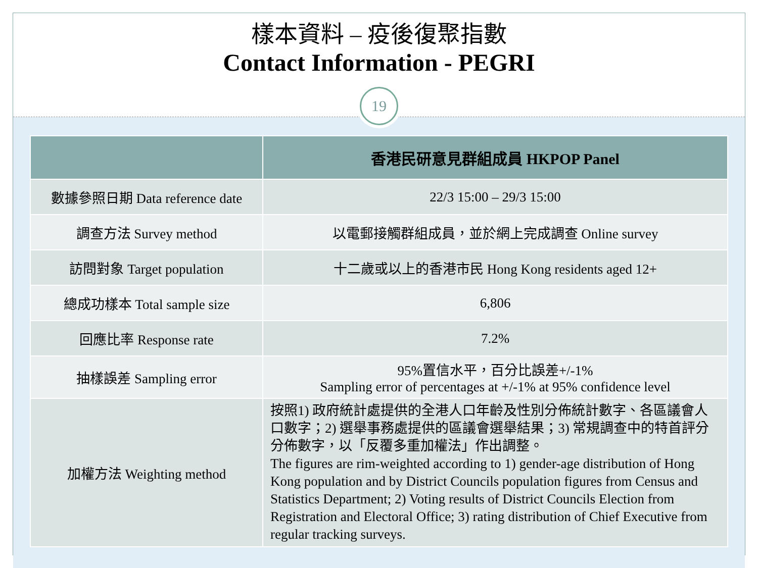樣本資料 – 疫後復聚指數
Contact Information - PEGRI
19
| | 香港民研意見群組成員 HKPOP Panel |
| --- | --- |
| 數據參照日期 Data reference date | 22/3 15:00 – 29/3 15:00 |
| 調查方法 Survey method | 以電郵接觸群組成員，並於網上完成調查 Online survey |
| 訪問對象 Target population | 十二歲或以上的香港市民 Hong Kong residents aged 12+ |
| 總成功樣本 Total sample size | 6,806 |
| 回應比率 Response rate | 7.2% |
| 抽樣誤差 Sampling error | 95%置信水平，百分比誤差+/-1% Sampling error of percentages at +/-1% at 95% confidence level |
| 加權方法 Weighting method | 按照1) 政府統計處提供的全港人口年齡及性別分佈統計數字、各區議會人口數字；2) 選舉事務處提供的區議會選舉結果；3) 常規調查中的特首評分分佈數字，以「反覆多重加權法」作出調整。 The figures are rim-weighted according to 1) gender-age distribution of Hong Kong population and by District Councils population figures from Census and Statistics Department; 2) Voting results of District Councils Election from Registration and Electoral Office; 3) rating distribution of Chief Executive from regular tracking surveys. |